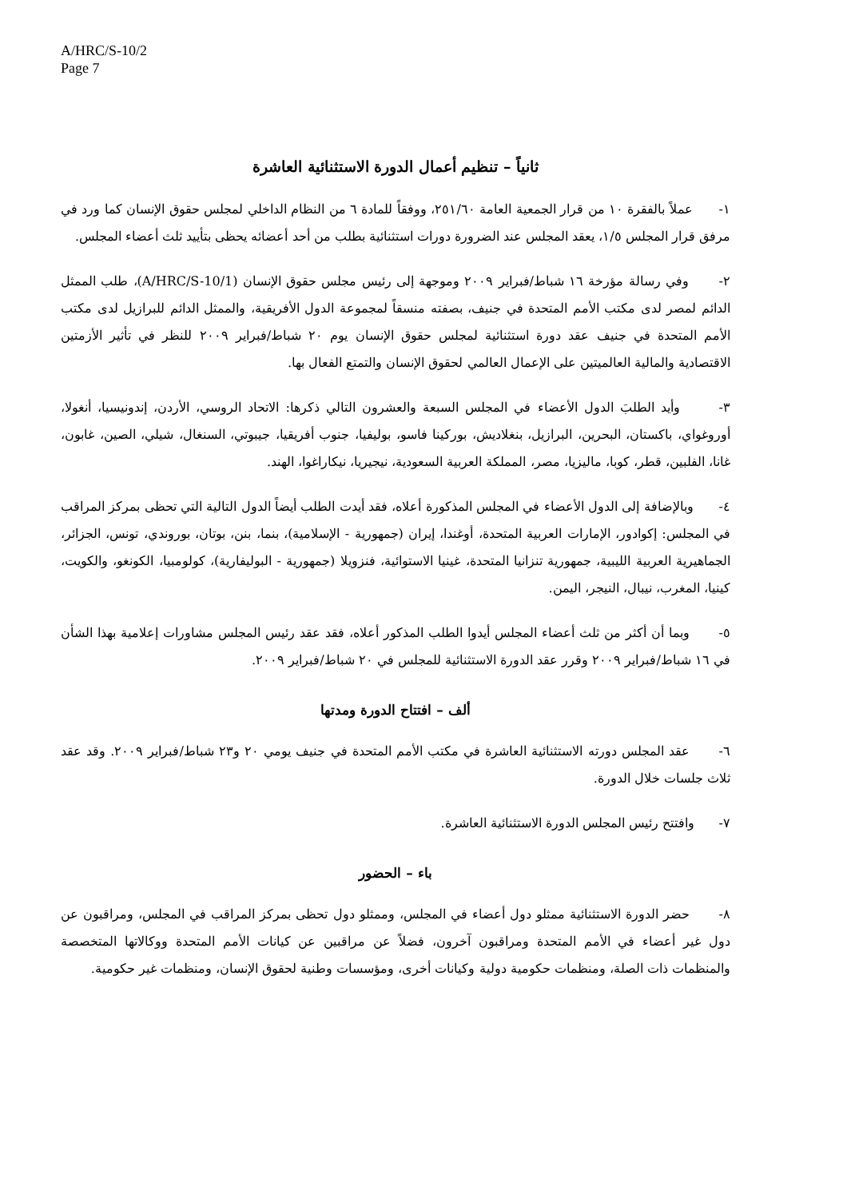A/HRC/S-10/2
Page 7
ثانياً – تنظيم أعمال الدورة الاستثنائية العاشرة
١- عملاً بالفقرة ١٠ من قرار الجمعية العامة ٢٥١/٦٠، ووفقاً للمادة ٦ من النظام الداخلي لمجلس حقوق الإنسان كما ورد في مرفق قرار المجلس ١/٥، يعقد المجلس عند الضرورة دورات استثنائية بطلب من أحد أعضائه يحظى بتأييد ثلث أعضاء المجلس.
٢- وفي رسالة مؤرخة ١٦ شباط/فبراير ٢٠٠٩ وموجهة إلى رئيس مجلس حقوق الإنسان (A/HRC/S-10/1)، طلب الممثل الدائم لمصر لدى مكتب الأمم المتحدة في جنيف، بصفته منسقاً لمجموعة الدول الأفريقية، والممثل الدائم للبرازيل لدى مكتب الأمم المتحدة في جنيف عقد دورة استثنائية لمجلس حقوق الإنسان يوم ٢٠ شباط/فبراير ٢٠٠٩ للنظر في تأثير الأزمتين الاقتصادية والمالية العالميتين على الإعمال العالمي لحقوق الإنسان والتمتع الفعال بها.
٣- وأيد الطلبَ الدول الأعضاء في المجلس السبعة والعشرون التالي ذكرها: الاتحاد الروسي، الأردن، إندونيسيا، أنغولا، أوروغواي، باكستان، البحرين، البرازيل، بنغلاديش، بوركينا فاسو، بوليفيا، جنوب أفريقيا، جيبوتي، السنغال، شيلي، الصين، غابون، غانا، الفلبين، قطر، كوبا، ماليزيا، مصر، المملكة العربية السعودية، نيجيريا، نيكاراغوا، الهند.
٤- وبالإضافة إلى الدول الأعضاء في المجلس المذكورة أعلاه، فقد أيدت الطلب أيضاً الدول التالية التي تحظى بمركز المراقب في المجلس: إكوادور، الإمارات العربية المتحدة، أوغندا، إيران (جمهورية - الإسلامية)، بنما، بنن، بوتان، بوروندي، تونس، الجزائر، الجماهيرية العربية الليبية، جمهورية تنزانيا المتحدة، غينيا الاستوائية، فنزويلا (جمهورية - البوليفارية)، كولومبيا، الكونغو، والكويت، كينيا، المغرب، نيبال، النيجر، اليمن.
٥- وبما أن أكثر من ثلث أعضاء المجلس أيدوا الطلب المذكور أعلاه، فقد عقد رئيس المجلس مشاورات إعلامية بهذا الشأن في ١٦ شباط/فبراير ٢٠٠٩ وقرر عقد الدورة الاستثنائية للمجلس في ٢٠ شباط/فبراير ٢٠٠٩.
ألف – افتتاح الدورة ومدتها
٦- عقد المجلس دورته الاستثنائية العاشرة في مكتب الأمم المتحدة في جنيف يومي ٢٠ و٢٣ شباط/فبراير ٢٠٠٩. وقد عقد ثلاث جلسات خلال الدورة.
٧- وافتتح رئيس المجلس الدورة الاستثنائية العاشرة.
باء – الحضور
٨- حضر الدورة الاستثنائية ممثلو دول أعضاء في المجلس، وممثلو دول تحظى بمركز المراقب في المجلس، ومراقبون عن دول غير أعضاء في الأمم المتحدة ومراقبون آخرون، فضلاً عن مراقبين عن كيانات الأمم المتحدة ووكالاتها المتخصصة والمنظمات ذات الصلة، ومنظمات حكومية دولية وكيانات أخرى، ومؤسسات وطنية لحقوق الإنسان، ومنظمات غير حكومية.